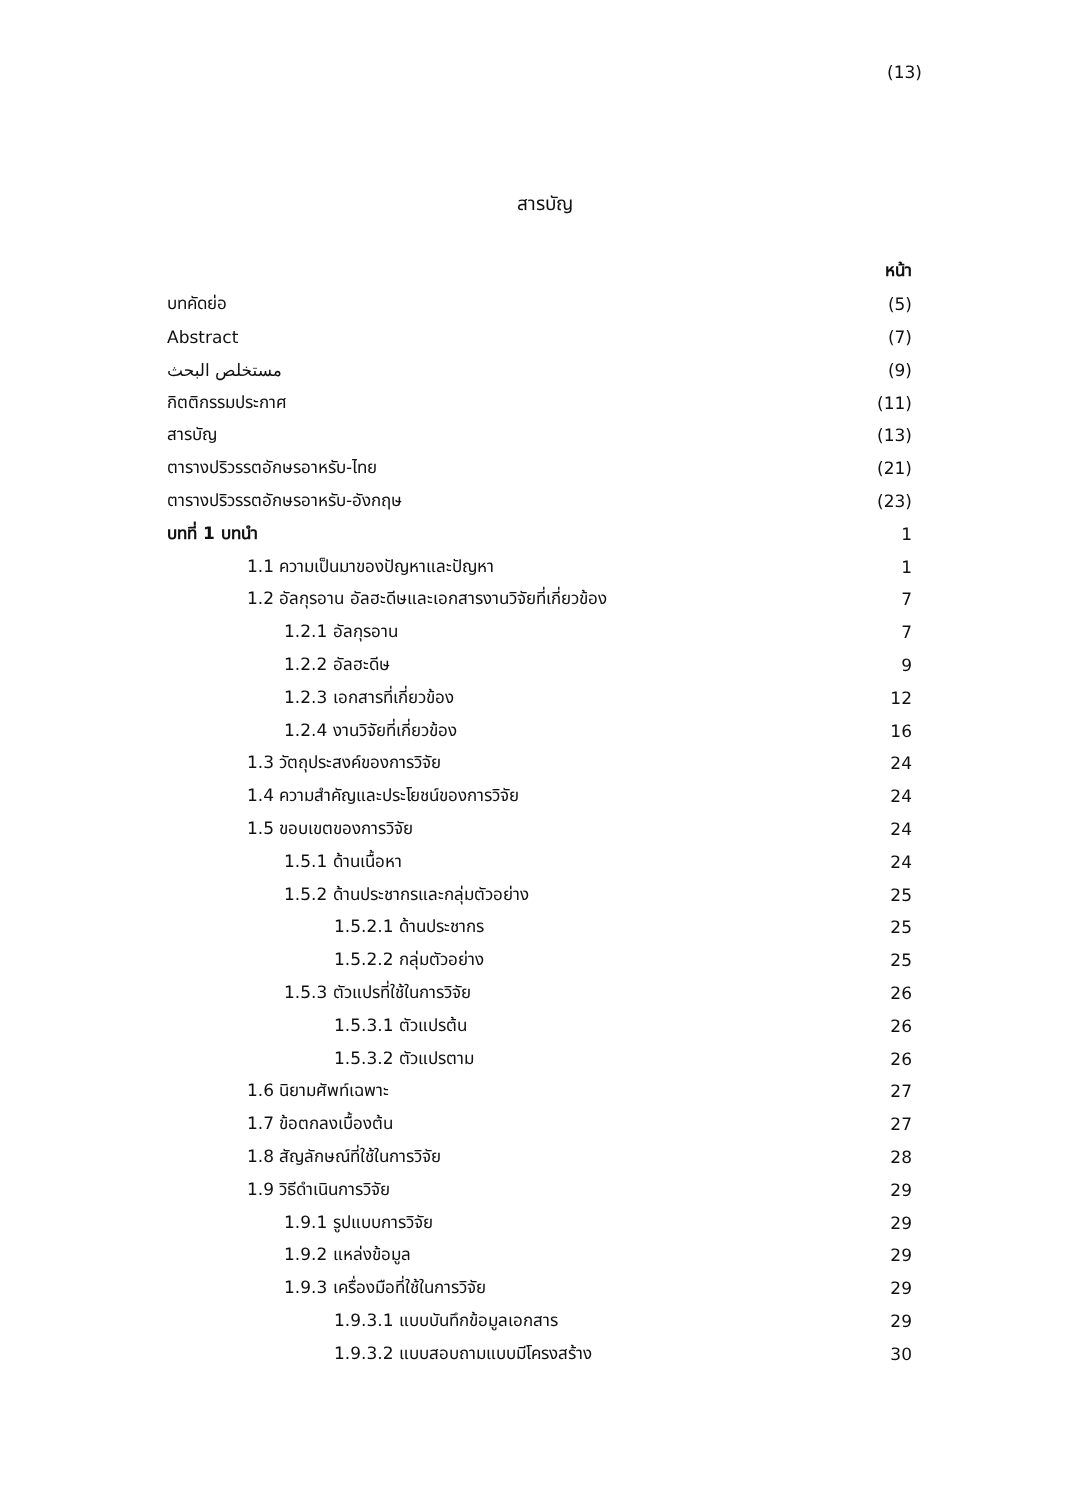(13)
สารบัญ
หน้า
บทคัดย่อ (5)
Abstract (7)
مستخلص البحث (9)
กิตติกรรมประกาศ (11)
สารบัญ (13)
ตารางปริวรรตอักษรอาหรับ-ไทย (21)
ตารางปริวรรตอักษรอาหรับ-อังกฤษ (23)
บทที่ 1 บทนำ 1
1.1 ความเป็นมาของปัญหาและปัญหา 1
1.2 อัลกุรอาน อัลฮะดีษและเอกสารงานวิจัยที่เกี่ยวข้อง 7
1.2.1 อัลกุรอาน 7
1.2.2 อัลฮะดีษ 9
1.2.3 เอกสารที่เกี่ยวข้อง 12
1.2.4 งานวิจัยที่เกี่ยวข้อง 16
1.3 วัตถุประสงค์ของการวิจัย 24
1.4 ความสำคัญและประโยชน์ของการวิจัย 24
1.5 ขอบเขตของการวิจัย 24
1.5.1 ด้านเนื้อหา 24
1.5.2 ด้านประชากรและกลุ่มตัวอย่าง 25
1.5.2.1 ด้านประชากร 25
1.5.2.2 กลุ่มตัวอย่าง 25
1.5.3 ตัวแปรที่ใช้ในการวิจัย 26
1.5.3.1 ตัวแปรต้น 26
1.5.3.2 ตัวแปรตาม 26
1.6 นิยามศัพท์เฉพาะ 27
1.7 ข้อตกลงเบื้องต้น 27
1.8 สัญลักษณ์ที่ใช้ในการวิจัย 28
1.9 วิธีดำเนินการวิจัย 29
1.9.1 รูปแบบการวิจัย 29
1.9.2 แหล่งข้อมูล 29
1.9.3 เครื่องมือที่ใช้ในการวิจัย 29
1.9.3.1 แบบบันทึกข้อมูลเอกสาร 29
1.9.3.2 แบบสอบถามแบบมีโครงสร้าง 30